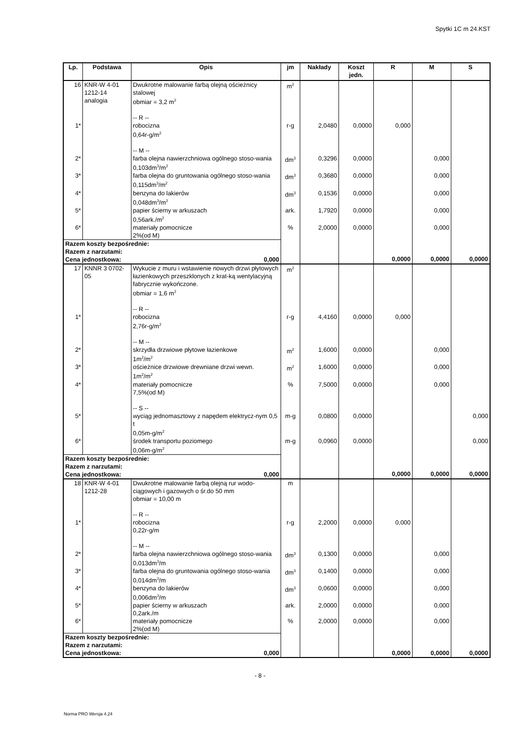Spytki 1C m 24.KST
| Lp. | Podstawa | Opis | jm | Nakłady | Koszt jedn. | R | M | S |
| --- | --- | --- | --- | --- | --- | --- | --- | --- |
| 16 | KNR-W 4-01 1212-14 analogia | Dwukrotne malowanie farbą olejną ościeżnicy stalowej obmiar = 3,2 m<sup>2</sup> -- R -- | m<sup>2</sup> | | | | | |
| 1* | | robocizna 0,64r-g/m<sup>2</sup> -- M -- | r-g | 2,0480 | 0,0000 | 0,000 | | |
| 2* | | farba olejna nawierzchniowa ogólnego stoso-wania 0,103dm<sup>3</sup>/m<sup>2</sup> | dm<sup>3</sup> | 0,3296 | 0,0000 | | 0,000 | |
| 3* | | farba olejna do gruntowania ogólnego stoso-wania 0,115dm<sup>3</sup>/m<sup>2</sup> | dm<sup>3</sup> | 0,3680 | 0,0000 | | 0,000 | |
| 4* | | benzyna do lakierów 0,048dm<sup>3</sup>/m<sup>2</sup> | dm<sup>3</sup> | 0,1536 | 0,0000 | | 0,000 | |
| 5* | | papier ścierny w arkuszach 0,56ark./m<sup>2</sup> | ark. | 1,7920 | 0,0000 | | 0,000 | |
| 6* | | materiały pomocnicze 2%(od M) | % | 2,0000 | 0,0000 | | 0,000 | |
| Razem koszty bezpośrednie: Razem z narzutami: Cena jednostkowa: 0,000 | | | | | | 0,0000 | 0,0000 | 0,0000 |
| 17 | KNNR 3 0702-05 | Wykucie z muru i wstawienie nowych drzwi płytowych łazienkowych przeszklonych z krat-ką wentylacyjną fabrycznie wykończone. obmiar = 1,6 m<sup>2</sup> -- R -- | m<sup>2</sup> | | | | | |
| 1* | | robocizna 2,76r-g/m<sup>2</sup> -- M -- | r-g | 4,4160 | 0,0000 | 0,000 | | |
| 2* | | skrzydła drzwiowe płytowe łazienkowe 1m<sup>2</sup>/m<sup>2</sup> | m<sup>2</sup> | 1,6000 | 0,0000 | | 0,000 | |
| 3* | | ościeżnice drzwiowe drewniane drzwi wewn. 1m<sup>2</sup>/m<sup>2</sup> | m<sup>2</sup> | 1,6000 | 0,0000 | | 0,000 | |
| 4* | | materiały pomocnicze 7,5%(od M) -- S -- | % | 7,5000 | 0,0000 | | 0,000 | |
| 5* | | wyciąg jednomasztowy z napędem elektrycz-nym 0,5 t 0,05m-g/m<sup>2</sup> | m-g | 0,0800 | 0,0000 | | | 0,000 |
| 6* | | środek transportu poziomego 0,06m-g/m<sup>2</sup> | m-g | 0,0960 | 0,0000 | | | 0,000 |
| Razem koszty bezpośrednie: Razem z narzutami: Cena jednostkowa: 0,000 | | | | | | 0,0000 | 0,0000 | 0,0000 |
| 18 | KNR-W 4-01 1212-28 | Dwukrotne malowanie farbą olejną rur wodo-ciągowych i gazowych o śr.do 50 mm obmiar = 10,00 m -- R -- | m | | | | | |
| 1* | | robocizna 0,22r-g/m -- M -- | r-g | 2,2000 | 0,0000 | 0,000 | | |
| 2* | | farba olejna nawierzchniowa ogólnego stoso-wania 0,013dm<sup>3</sup>/m | dm<sup>3</sup> | 0,1300 | 0,0000 | | 0,000 | |
| 3* | | farba olejna do gruntowania ogólnego stoso-wania 0,014dm<sup>3</sup>/m | dm<sup>3</sup> | 0,1400 | 0,0000 | | 0,000 | |
| 4* | | benzyna do lakierów 0,006dm<sup>3</sup>/m | dm<sup>3</sup> | 0,0600 | 0,0000 | | 0,000 | |
| 5* | | papier ścierny w arkuszach 0,2ark./m | ark. | 2,0000 | 0,0000 | | 0,000 | |
| 6* | | materiały pomocnicze 2%(od M) | % | 2,0000 | 0,0000 | | 0,000 | |
| Razem koszty bezpośrednie: Razem z narzutami: Cena jednostkowa: 0,000 | | | | | | 0,0000 | 0,0000 | 0,0000 |
- 8 -
Norma PRO Wersja 4.24